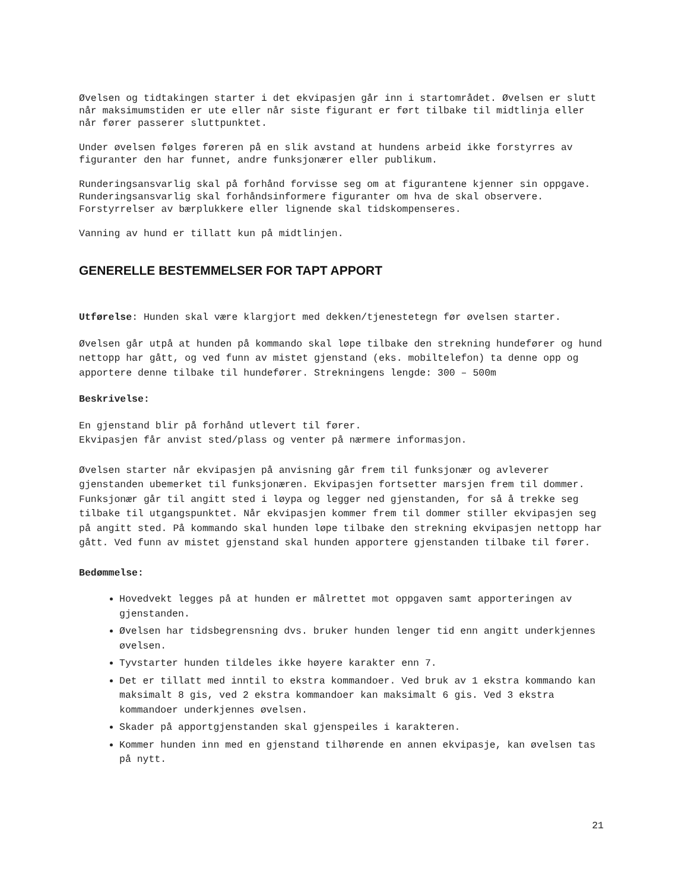Øvelsen og tidtakingen starter i det ekvipasjen går inn i startområdet. Øvelsen er slutt når maksimumstiden er ute eller når siste figurant er ført tilbake til midtlinja eller når fører passerer sluttpunktet.
Under øvelsen følges føreren på en slik avstand at hundens arbeid ikke forstyrres av figuranter den har funnet, andre funksjonærer eller publikum.
Runderingsansvarlig skal på forhånd forvisse seg om at figurantene kjenner sin oppgave. Runderingsansvarlig skal forhåndsinformere figuranter om hva de skal observere. Forstyrrelser av bærplukkere eller lignende skal tidskompenseres.
Vanning av hund er tillatt kun på midtlinjen.
GENERELLE BESTEMMELSER FOR TAPT APPORT
Utførelse: Hunden skal være klargjort med dekken/tjenestetegn før øvelsen starter.
Øvelsen går utpå at hunden på kommando skal løpe tilbake den strekning hundefører og hund nettopp har gått, og ved funn av mistet gjenstand (eks. mobiltelefon) ta denne opp og apportere denne tilbake til hundefører. Strekningens lengde: 300 – 500m
Beskrivelse:
En gjenstand blir på forhånd utlevert til fører.
Ekvipasjen får anvist sted/plass og venter på nærmere informasjon.
Øvelsen starter når ekvipasjen på anvisning går frem til funksjonær og avleverer gjenstanden ubemerket til funksjonæren. Ekvipasjen fortsetter marsjen frem til dommer. Funksjonær går til angitt sted i løypa og legger ned gjenstanden, for så å trekke seg tilbake til utgangspunktet. Når ekvipasjen kommer frem til dommer stiller ekvipasjen seg på angitt sted. På kommando skal hunden løpe tilbake den strekning ekvipasjen nettopp har gått. Ved funn av mistet gjenstand skal hunden apportere gjenstanden tilbake til fører.
Bedømmelse:
Hovedvekt legges på at hunden er målrettet mot oppgaven samt apporteringen av gjenstanden.
Øvelsen har tidsbegrensning dvs. bruker hunden lenger tid enn angitt underkjennes øvelsen.
Tyvstarter hunden tildeles ikke høyere karakter enn 7.
Det er tillatt med inntil to ekstra kommandoer. Ved bruk av 1 ekstra kommando kan maksimalt 8 gis, ved 2 ekstra kommandoer kan maksimalt 6 gis. Ved 3 ekstra kommandoer underkjennes øvelsen.
Skader på apportgjenstanden skal gjenspeiles i karakteren.
Kommer hunden inn med en gjenstand tilhørende en annen ekvipasje, kan øvelsen tas på nytt.
21